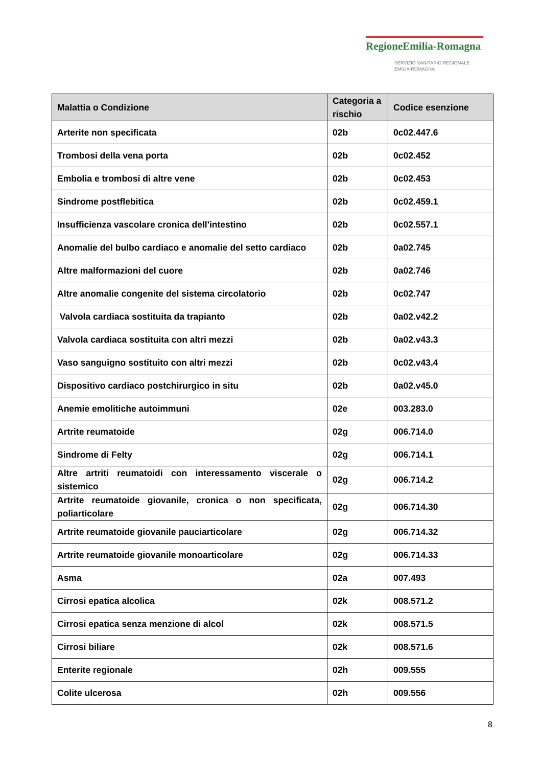RegioneEmilia-Romagna
SERVIZIO SANITARIO REGIONALE
EMILIA-ROMAGNA
| Malattia o Condizione | Categoria a rischio | Codice esenzione |
| --- | --- | --- |
| Arterite non specificata | 02b | 0c02.447.6 |
| Trombosi della vena porta | 02b | 0c02.452 |
| Embolia e trombosi di altre vene | 02b | 0c02.453 |
| Sindrome postflebitica | 02b | 0c02.459.1 |
| Insufficienza vascolare cronica dell'intestino | 02b | 0c02.557.1 |
| Anomalie del bulbo cardiaco e anomalie del setto cardiaco | 02b | 0a02.745 |
| Altre malformazioni del cuore | 02b | 0a02.746 |
| Altre anomalie congenite del sistema circolatorio | 02b | 0c02.747 |
| Valvola cardiaca sostituita da trapianto | 02b | 0a02.v42.2 |
| Valvola cardiaca sostituita con altri mezzi | 02b | 0a02.v43.3 |
| Vaso sanguigno sostituito con altri mezzi | 02b | 0c02.v43.4 |
| Dispositivo cardiaco postchirurgico in situ | 02b | 0a02.v45.0 |
| Anemie emolitiche autoimmuni | 02e | 003.283.0 |
| Artrite reumatoide | 02g | 006.714.0 |
| Sindrome di Felty | 02g | 006.714.1 |
| Altre artriti reumatoidi con interessamento viscerale o sistemico | 02g | 006.714.2 |
| Artrite reumatoide giovanile, cronica o non specificata, poliarticolare | 02g | 006.714.30 |
| Artrite reumatoide giovanile pauciarticolare | 02g | 006.714.32 |
| Artrite reumatoide giovanile monoarticolare | 02g | 006.714.33 |
| Asma | 02a | 007.493 |
| Cirrosi epatica alcolica | 02k | 008.571.2 |
| Cirrosi epatica senza menzione di alcol | 02k | 008.571.5 |
| Cirrosi biliare | 02k | 008.571.6 |
| Enterite regionale | 02h | 009.555 |
| Colite ulcerosa | 02h | 009.556 |
8